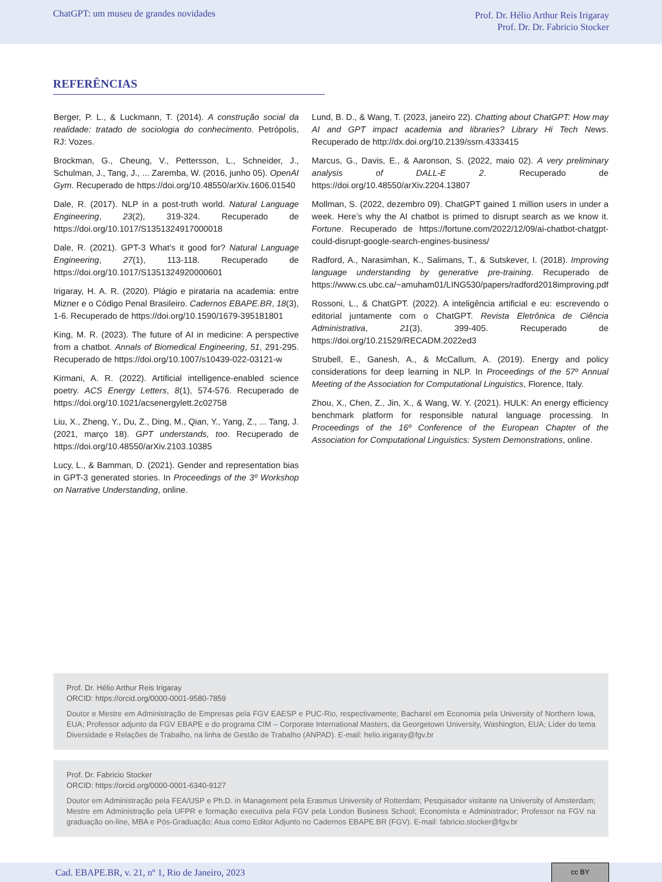ChatGPT: um museu de grandes novidades
Prof. Dr. Hélio Arthur Reis Irigaray
Prof. Dr. Dr. Fabricio Stocker
REFERÊNCIAS
Berger, P. L., & Luckmann, T. (2014). A construção social da realidade: tratado de sociologia do conhecimento. Petrópolis, RJ: Vozes.
Brockman, G., Cheung, V., Pettersson, L., Schneider, J., Schulman, J., Tang, J., ... Zaremba, W. (2016, junho 05). OpenAI Gym. Recuperado de https://doi.org/10.48550/arXiv.1606.01540
Dale, R. (2017). NLP in a post-truth world. Natural Language Engineering, 23(2), 319-324. Recuperado de https://doi.org/10.1017/S1351324917000018
Dale, R. (2021). GPT-3 What’s it good for? Natural Language Engineering, 27(1), 113-118. Recuperado de https://doi.org/10.1017/S1351324920000601
Irigaray, H. A. R. (2020). Plágio e pirataria na academia: entre Mizner e o Código Penal Brasileiro. Cadernos EBAPE.BR, 18(3), 1-6. Recuperado de https://doi.org/10.1590/1679-395181801
King, M. R. (2023). The future of AI in medicine: A perspective from a chatbot. Annals of Biomedical Engineering, 51, 291-295. Recuperado de https://doi.org/10.1007/s10439-022-03121-w
Kirmani, A. R. (2022). Artificial intelligence-enabled science poetry. ACS Energy Letters, 8(1), 574-576. Recuperado de https://doi.org/10.1021/acsenergylett.2c02758
Liu, X., Zheng, Y., Du, Z., Ding, M., Qian, Y., Yang, Z., ... Tang, J. (2021, março 18). GPT understands, too. Recuperado de https://doi.org/10.48550/arXiv.2103.10385
Lucy, L., & Bamman, D. (2021). Gender and representation bias in GPT-3 generated stories. In Proceedings of the 3º Workshop on Narrative Understanding, online.
Lund, B. D., & Wang, T. (2023, janeiro 22). Chatting about ChatGPT: How may AI and GPT impact academia and libraries? Library Hi Tech News. Recuperado de http://dx.doi.org/10.2139/ssrn.4333415
Marcus, G., Davis, E., & Aaronson, S. (2022, maio 02). A very preliminary analysis of DALL-E 2. Recuperado de https://doi.org/10.48550/arXiv.2204.13807
Mollman, S. (2022, dezembro 09). ChatGPT gained 1 million users in under a week. Here’s why the AI chatbot is primed to disrupt search as we know it. Fortune. Recuperado de https://fortune.com/2022/12/09/ai-chatbot-chatgpt-could-disrupt-google-search-engines-business/
Radford, A., Narasimhan, K., Salimans, T., & Sutskever, I. (2018). Improving language understanding by generative pre-training. Recuperado de https://www.cs.ubc.ca/~amuham01/LING530/papers/radford2018improving.pdf
Rossoni, L., & ChatGPT. (2022). A inteligência artificial e eu: escrevendo o editorial juntamente com o ChatGPT. Revista Eletrônica de Ciência Administrativa, 21(3), 399-405. Recuperado de https://doi.org/10.21529/RECADM.2022ed3
Strubell, E., Ganesh, A., & McCallum, A. (2019). Energy and policy considerations for deep learning in NLP. In Proceedings of the 57º Annual Meeting of the Association for Computational Linguistics, Florence, Italy.
Zhou, X., Chen, Z., Jin, X., & Wang, W. Y. (2021). HULK: An energy efficiency benchmark platform for responsible natural language processing. In Proceedings of the 16º Conference of the European Chapter of the Association for Computational Linguistics: System Demonstrations, online.
Prof. Dr. Hélio Arthur Reis Irigaray
ORCID: https://orcid.org/0000-0001-9580-7859
Doutor e Mestre em Administração de Empresas pela FGV EAESP e PUC-Rio, respectivamente; Bacharel em Economia pela University of Northern Iowa, EUA; Professor adjunto da FGV EBAPE e do programa CIM – Corporate International Masters, da Georgetown University, Washington, EUA; Líder do tema Diversidade e Relações de Trabalho, na linha de Gestão de Trabalho (ANPAD). E-mail: helio.irigaray@fgv.br
Prof. Dr. Fabricio Stocker
ORCID: https://orcid.org/0000-0001-6340-9127
Doutor em Administração pela FEA/USP e Ph.D. in Management pela Erasmus University of Rotterdam; Pesquisador visitante na University of Amsterdam; Mestre em Administração pela UFPR e formação executiva pela FGV pela London Business School; Economista e Administrador; Professor na FGV na graduação on-line, MBA e Pós-Graduação; Atua como Editor Adjunto no Cadernos EBAPE.BR (FGV). E-mail: fabricio.stocker@fgv.br
Cad. EBAPE.BR, v. 21, nº 1, Rio de Janeiro, 2023
cc BY